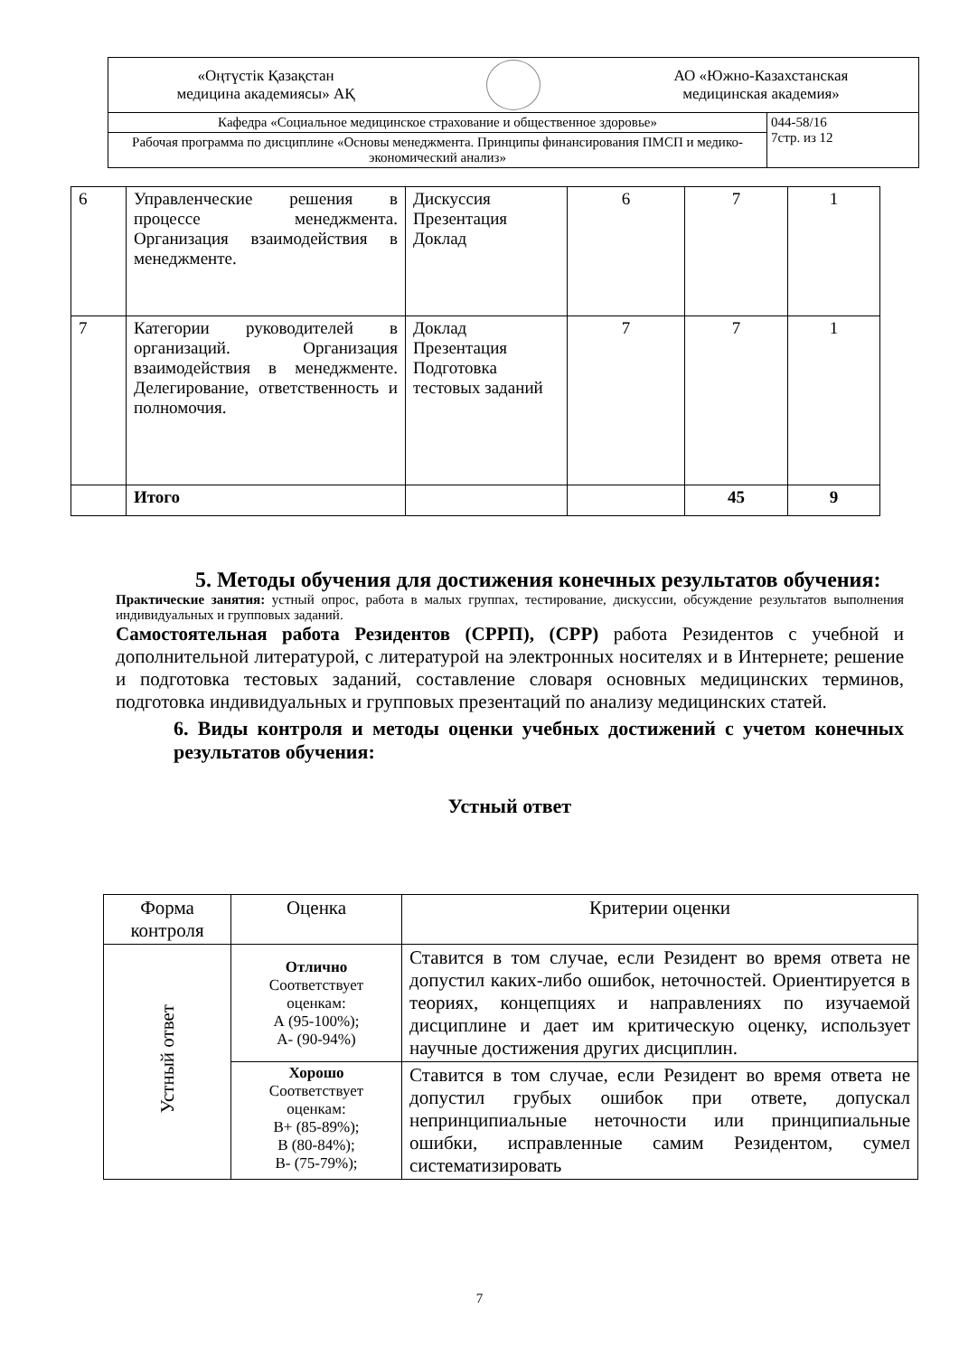| «Оңтүстік Қазақстан медицина академиясы» АҚ АО «Южно-Казахстанская медицинская академия» | |
| Кафедра «Социальное медицинское страхование и общественное здоровье» | 044-58/16 7стр. из 12 |
| Рабочая программа по дисциплине «Основы менеджмента. Принципы финансирования ПМСП и медико-экономический анализ» | |
| 6 | Управленческие решения в процессе менеджмента. Организация взаимодействия в менеджменте. | Дискуссия Презентация Доклад | 6 | 7 | 1 |
| 7 | Категории руководителей в организаций. Организация взаимодействия в менеджменте. Делегирование, ответственность и полномочия. | Доклад Презентация Подготовка тестовых заданий | 7 | 7 | 1 |
| | Итого | | | 45 | 9 |
5. Методы обучения для достижения конечных результатов обучения:
Практические занятия: устный опрос, работа в малых группах, тестирование, дискуссии, обсуждение результатов выполнения индивидуальных и групповых заданий.
Самостоятельная работа Резидентов (СРРП), (СРР) работа Резидентов с учебной и дополнительной литературой, с литературой на электронных носителях и в Интернете; решение и подготовка тестовых заданий, составление словаря основных медицинских терминов, подготовка индивидуальных и групповых презентаций по анализу медицинских статей.
6. Виды контроля и методы оценки учебных достижений с учетом конечных результатов обучения:
Устный ответ
| Форма контроля | Оценка | Критерии оценки |
| --- | --- | --- |
| Устный ответ | Отлично Соответствует оценкам: А (95-100%); А- (90-94%) | Ставится в том случае, если Резидент во время ответа не допустил каких-либо ошибок, неточностей. Ориентируется в теориях, концепциях и направлениях по изучаемой дисциплине и дает им критическую оценку, использует научные достижения других дисциплин. |
| | Хорошо Соответствует оценкам: В+ (85-89%); В (80-84%); В- (75-79%); | Ставится в том случае, если Резидент во время ответа не допустил грубых ошибок при ответе, допускал непринципиальные неточности или принципиальные ошибки, исправленные самим Резидентом, сумел систематизировать |
7